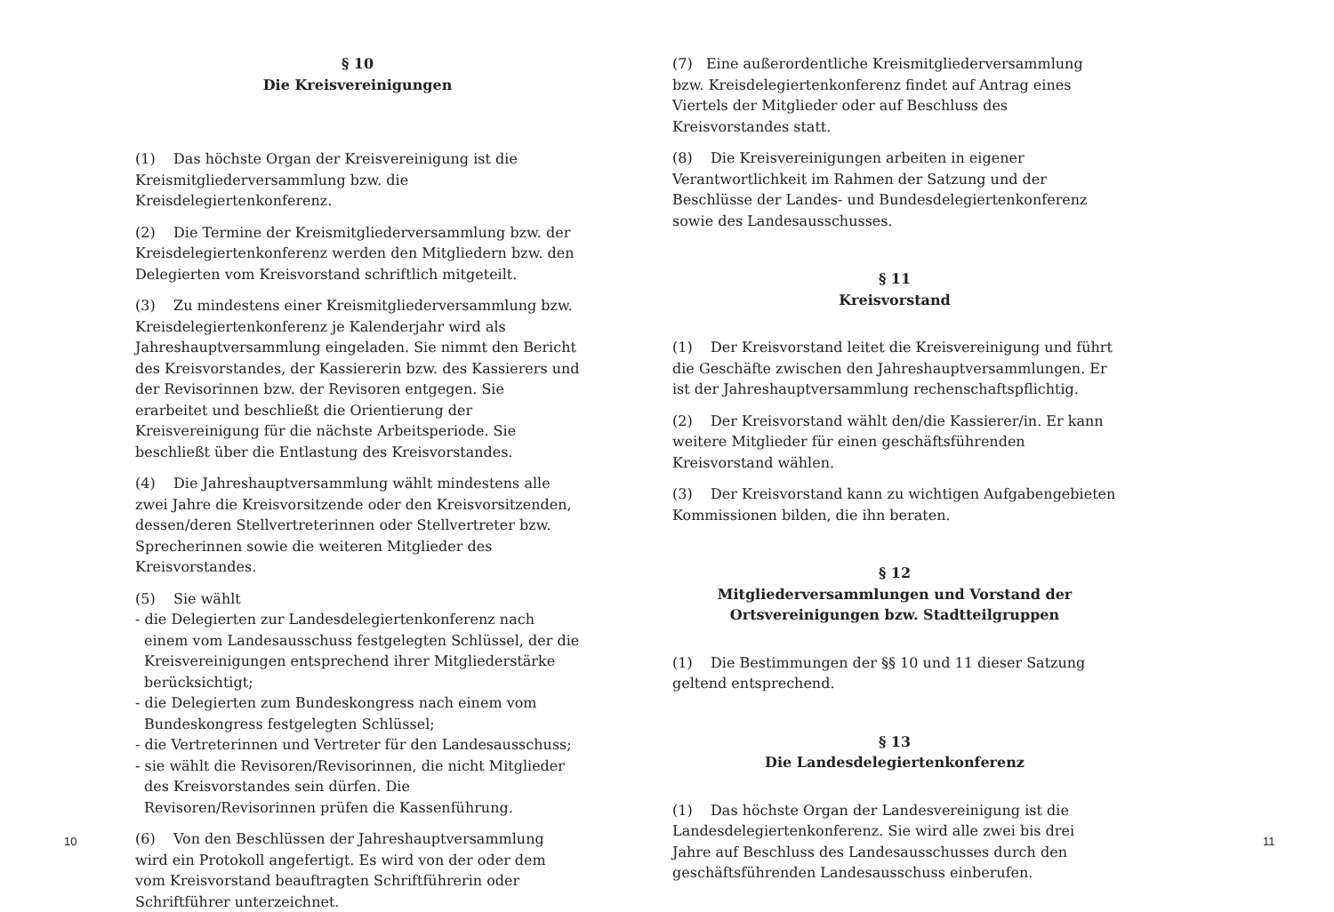§ 10
Die Kreisvereinigungen
(1) Das höchste Organ der Kreisvereinigung ist die Kreismitgliederversammlung bzw. die Kreisdelegiertenkonferenz.
(2) Die Termine der Kreismitgliederversammlung bzw. der Kreisdelegiertenkonferenz werden den Mitgliedern bzw. den Delegierten vom Kreisvorstand schriftlich mitgeteilt.
(3) Zu mindestens einer Kreismitgliederversammlung bzw. Kreisdelegiertenkonferenz je Kalenderjahr wird als Jahreshauptversammlung eingeladen. Sie nimmt den Bericht des Kreisvorstandes, der Kassiererin bzw. des Kassierers und der Revisorinnen bzw. der Revisoren entgegen. Sie erarbeitet und beschließt die Orientierung der Kreisvereinigung für die nächste Arbeitsperiode. Sie beschließt über die Entlastung des Kreisvorstandes.
(4) Die Jahreshauptversammlung wählt mindestens alle zwei Jahre die Kreisvorsitzende oder den Kreisvorsitzenden, dessen/deren Stellvertreterinnen oder Stellvertreter bzw. Sprecherinnen sowie die weiteren Mitglieder des Kreisvorstandes.
(5) Sie wählt
- die Delegierten zur Landesdelegiertenkonferenz nach einem vom Landesausschuss festgelegten Schlüssel, der die Kreisvereinigungen entsprechend ihrer Mitgliederstärke berücksichtigt;
- die Delegierten zum Bundeskongress nach einem vom Bundeskongress festgelegten Schlüssel;
- die Vertreterinnen und Vertreter für den Landesausschuss;
- sie wählt die Revisoren/Revisorinnen, die nicht Mitglieder des Kreisvorstandes sein dürfen. Die Revisoren/Revisorinnen prüfen die Kassenführung.
(6) Von den Beschlüssen der Jahreshauptversammlung wird ein Protokoll angefertigt. Es wird von der oder dem vom Kreisvorstand beauftragten Schriftführerin oder Schriftführer unterzeichnet.
(7) Eine außerordentliche Kreismitgliederversammlung bzw. Kreisdelegiertenkonferenz findet auf Antrag eines Viertels der Mitglieder oder auf Beschluss des Kreisvorstandes statt.
(8) Die Kreisvereinigungen arbeiten in eigener Verantwortlichkeit im Rahmen der Satzung und der Beschlüsse der Landes- und Bundesdelegiertenkonferenz sowie des Landesausschusses.
§ 11
Kreisvorstand
(1) Der Kreisvorstand leitet die Kreisvereinigung und führt die Geschäfte zwischen den Jahreshauptversammlungen. Er ist der Jahreshauptversammlung rechenschaftspflichtig.
(2) Der Kreisvorstand wählt den/die Kassierer/in. Er kann weitere Mitglieder für einen geschäftsführenden Kreisvorstand wählen.
(3) Der Kreisvorstand kann zu wichtigen Aufgabengebieten Kommissionen bilden, die ihn beraten.
§ 12
Mitgliederversammlungen und Vorstand der
Ortsvereinigungen bzw. Stadtteilgruppen
(1) Die Bestimmungen der §§ 10 und 11 dieser Satzung geltend entsprechend.
§ 13
Die Landesdelegiertenkonferenz
(1) Das höchste Organ der Landesvereinigung ist die Landesdelegiertenkonferenz. Sie wird alle zwei bis drei Jahre auf Beschluss des Landesausschusses durch den geschäftsführenden Landesausschuss einberufen.
10 11